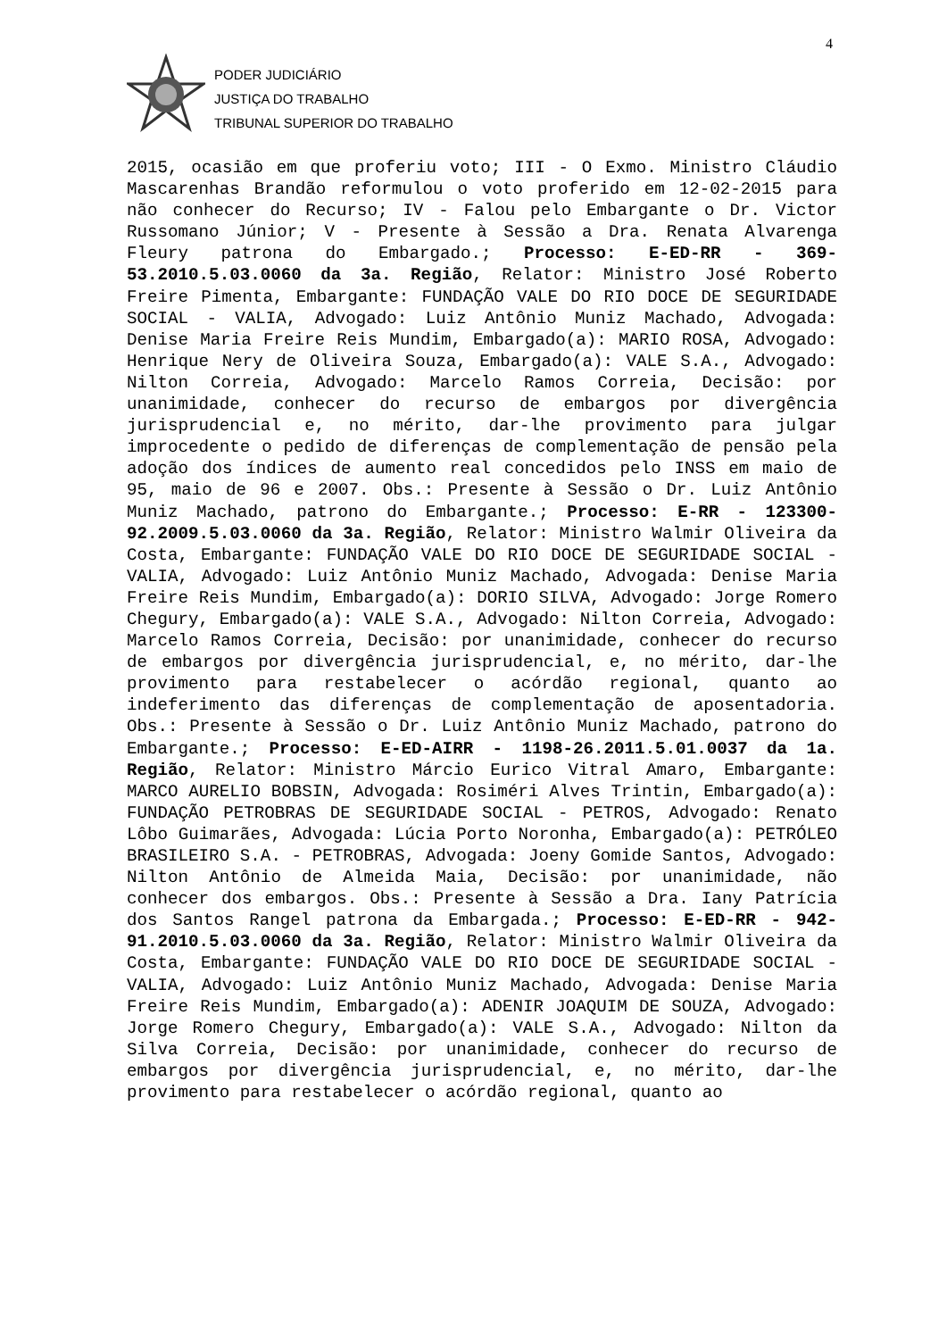4
PODER JUDICIÁRIO
JUSTIÇA DO TRABALHO
TRIBUNAL SUPERIOR DO TRABALHO
2015, ocasião em que proferiu voto; III - O Exmo. Ministro Cláudio Mascarenhas Brandão reformulou o voto proferido em 12-02-2015 para não conhecer do Recurso; IV - Falou pelo Embargante o Dr. Victor Russomano Júnior; V - Presente à Sessão a Dra. Renata Alvarenga Fleury patrona do Embargado.; Processo: E-ED-RR - 369-53.2010.5.03.0060 da 3a. Região, Relator: Ministro José Roberto Freire Pimenta, Embargante: FUNDAÇÃO VALE DO RIO DOCE DE SEGURIDADE SOCIAL - VALIA, Advogado: Luiz Antônio Muniz Machado, Advogada: Denise Maria Freire Reis Mundim, Embargado(a): MARIO ROSA, Advogado: Henrique Nery de Oliveira Souza, Embargado(a): VALE S.A., Advogado: Nilton Correia, Advogado: Marcelo Ramos Correia, Decisão: por unanimidade, conhecer do recurso de embargos por divergência jurisprudencial e, no mérito, dar-lhe provimento para julgar improcedente o pedido de diferenças de complementação de pensão pela adoção dos índices de aumento real concedidos pelo INSS em maio de 95, maio de 96 e 2007. Obs.: Presente à Sessão o Dr. Luiz Antônio Muniz Machado, patrono do Embargante.; Processo: E-RR - 123300-92.2009.5.03.0060 da 3a. Região, Relator: Ministro Walmir Oliveira da Costa, Embargante: FUNDAÇÃO VALE DO RIO DOCE DE SEGURIDADE SOCIAL - VALIA, Advogado: Luiz Antônio Muniz Machado, Advogada: Denise Maria Freire Reis Mundim, Embargado(a): DORIO SILVA, Advogado: Jorge Romero Chegury, Embargado(a): VALE S.A., Advogado: Nilton Correia, Advogado: Marcelo Ramos Correia, Decisão: por unanimidade, conhecer do recurso de embargos por divergência jurisprudencial, e, no mérito, dar-lhe provimento para restabelecer o acórdão regional, quanto ao indeferimento das diferenças de complementação de aposentadoria. Obs.: Presente à Sessão o Dr. Luiz Antônio Muniz Machado, patrono do Embargante.; Processo: E-ED-AIRR - 1198-26.2011.5.01.0037 da 1a. Região, Relator: Ministro Márcio Eurico Vitral Amaro, Embargante: MARCO AURELIO BOBSIN, Advogada: Rosiméri Alves Trintin, Embargado(a): FUNDAÇÃO PETROBRAS DE SEGURIDADE SOCIAL - PETROS, Advogado: Renato Lôbo Guimarães, Advogada: Lúcia Porto Noronha, Embargado(a): PETRÓLEO BRASILEIRO S.A. - PETROBRAS, Advogada: Joeny Gomide Santos, Advogado: Nilton Antônio de Almeida Maia, Decisão: por unanimidade, não conhecer dos embargos. Obs.: Presente à Sessão a Dra. Iany Patrícia dos Santos Rangel patrona da Embargada.; Processo: E-ED-RR - 942-91.2010.5.03.0060 da 3a. Região, Relator: Ministro Walmir Oliveira da Costa, Embargante: FUNDAÇÃO VALE DO RIO DOCE DE SEGURIDADE SOCIAL - VALIA, Advogado: Luiz Antônio Muniz Machado, Advogada: Denise Maria Freire Reis Mundim, Embargado(a): ADENIR JOAQUIM DE SOUZA, Advogado: Jorge Romero Chegury, Embargado(a): VALE S.A., Advogado: Nilton da Silva Correia, Decisão: por unanimidade, conhecer do recurso de embargos por divergência jurisprudencial, e, no mérito, dar-lhe provimento para restabelecer o acórdão regional, quanto ao